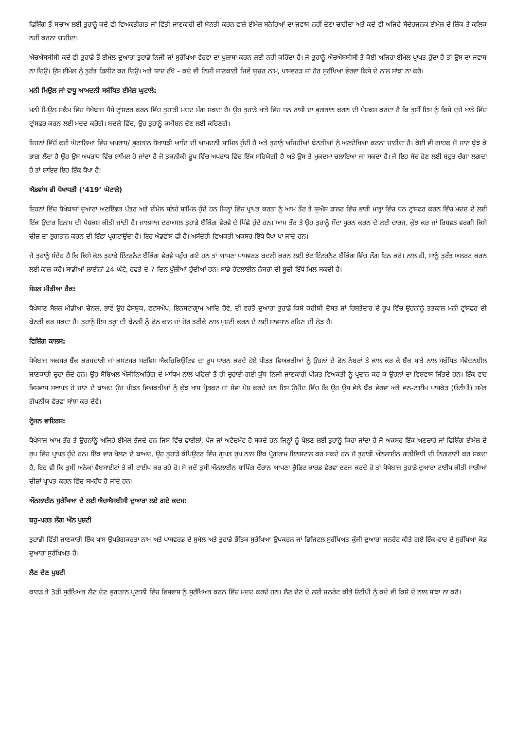ਫਿਸ਼ਿੰਗ ਤੋਂ ਬਚਾਅ ਲਈ ਤੁਹਾਨੂੰ ਕਦੇ ਵੀ ਵਿਅਕਤੀਗਤ ਜਾਂ ਵਿੱਤੀ ਜਾਣਕਾਰੀ ਦੀ ਬੇਨਤੀ ਕਰਨ ਵਾਲੇ ਈਮੇਲ ਸਨੇਹਿਆਂ ਦਾ ਜਵਾਬ ਨਹੀਂ ਦੇਣਾ ਚਾਹੀਦਾ ਅਤੇ ਕਦੇ ਵੀ ਅਜਿਹੇ ਸੰਦੇਹਜਨਕ ਈਮੇਲ ਦੇ ਲਿੰਕ ਤੇ ਕਲਿਕ ਨਹੀਂ ਕਰਨਾ ਚਾਹੀਦਾ।
ਐਚਐਸਬੀਸੀ ਕਦੇ ਵੀ ਤੁਹਾਡੇ ਤੋਂ ਈਮੇਲ ਦੁਆਰਾ ਤੁਹਾਡੇ ਨਿਜੀ ਜਾਂ ਸੁਰੱਖਿਆ ਵੇਰਵਾ ਦਾ ਖੁਲਾਸਾ ਕਰਨ ਲਈ ਨਹੀਂ ਕਹਿੰਦਾ ਹੈ। ਜੇ ਤੁਹਾਨੂੰ ਐਚਐਸਬੀਸੀ ਤੋਂ ਕੋਈ ਅਜਿਹਾ ਈਮੇਲ ਪ੍ਰਾਪਤ ਹੁੰਦਾ ਹੈ ਤਾਂ ਉਸ ਦਾ ਜਵਾਬ ਨਾ ਦਿਉ। ਉਸ ਈਮੇਲ ਨੂੰ ਤੁਰੰਤ ਡਿਲੀਟ ਕਰ ਦਿਉ। ਅਤੇ ਯਾਦ ਰੱਖੋ – ਕਦੇ ਵੀ ਨਿਜੀ ਜਾਣਕਾਰੀ ਜਿਵੇਂ ਯੂਜ਼ਰ ਨਾਮ, ਪਾਸਵਰਡ ਜਾਂ ਹੋਰ ਸੁਰੱਖਿਆ ਵੇਰਵਾ ਕਿਸੇ ਦੇ ਨਾਲ ਸਾਂਝਾ ਨਾ ਕਰੋ।
ਮਨੀ ਮਿਉਲ ਜਾਂ ਵਾਧੂ ਆਮਦਨੀ ਸਬੰਧਿਤ ਈਮੇਲ ਘੁਟਾਲੇ:
ਮਨੀ ਮਿਉਲ ਸਕੈਮ ਵਿੱਚ ਧੋਖੇਬਾਜ਼ ਪੈਸੇ ਟ੍ਰਾਂਸਫਰ ਕਰਨ ਵਿੱਚ ਤੁਹਾਡੀ ਮਦਦ ਮੰਗ ਸਕਦਾ ਹੈ। ਉਹ ਤੁਹਾਡੇ ਖਾਤੇ ਵਿੱਚ ਧਨ ਰਾਸ਼ੀ ਦਾ ਭੁਗਤਾਨ ਕਰਨ ਦੀ ਪੇਸ਼ਕਸ਼ ਕਰਦਾ ਹੈ ਕਿ ਤੁਸੀਂ ਇਸ ਨੂੰ ਕਿਸੇ ਦੂਜੇ ਖਾਤੇ ਵਿੱਚ ਟ੍ਰਾਂਸਫਰ ਕਰਨ ਲਈ ਮਦਦ ਕਰੋਗੇ। ਬਦਲੇ ਵਿੱਚ, ਉਹ ਤੁਹਾਨੂੰ ਕਮੀਸ਼ਨ ਦੇਣ ਲਈ ਕਹਿਣਗੇ।
ਇਹਨਾਂ ਵਿੱਚੋਂ ਕਈ ਘੋਟਾਲਿਆਂ ਵਿੱਚ ਅਪਰਾਧ/ ਭੁਗਤਾਨ ਧੋਖਾਧੜੀ ਆਦਿ ਦੀ ਆਮਦਨੀ ਸ਼ਾਮਿਲ ਹੁੰਦੀ ਹੈ ਅਤੇ ਤੁਹਾਨੂੰ ਅਜਿਹੀਆਂ ਬੇਨਤੀਆਂ ਨੂੰ ਅਣਦੇਖਿਆ ਕਰਨਾ ਚਾਹੀਦਾ ਹੈ। ਕੋਈ ਵੀ ਗਾਹਕ ਜੋ ਜਾਣ ਬੁੱਝ ਕੇ ਭਾਗ ਲੈਂਦਾ ਹੈ ਉਹ ਉਸ ਅਪਰਾਧ ਵਿੱਚ ਸ਼ਾਮਿਲ ਹੋ ਜਾਂਦਾ ਹੈ ਜੋ ਤਕਨੀਕੀ ਰੂਪ ਵਿੱਚ ਅਪਰਾਧ ਵਿੱਚ ਇੱਕ ਸਹਿਯੋਗੀ ਹੈ ਅਤੇ ਉਸ ਤੇ ਮੁਕਦਮਾ ਚਲਾਇਆ ਜਾ ਸਕਦਾ ਹੈ। ਜੇ ਇਹ ਸੱਚ ਹੋਣ ਲਈ ਬਹੁਤ ਚੰਗਾ ਲਗਦਾ ਹੈ ਤਾਂ ਸ਼ਾਇਦ ਇਹ ਇੱਕ ਧੋਖਾ ਹੈ!
ਐਡਵਾਂਸ ਫੀ ਧੋਖਾਧੜੀ (‘419’ ਘੋਟਾਲੇ)
ਇਹਨਾਂ ਵਿੱਚ ਧੋਖੇਬਾਜ਼ਾਂ ਦੁਆਰਾ ਅਣਇੱਛਤ ਪੱਤਰ ਅਤੇ ਈਮੇਲ ਸਨੇਹੇ ਸ਼ਾਮਿਲ ਹੁੰਦੇ ਹਨ ਜਿਨ੍ਹਾਂ ਵਿੱਚ ਪ੍ਰਾਪਤ ਕਰਤਾ ਨੂੰ ਆਮ ਤੌਰ ਤੇ ਯੂਐਸ ਡਾਲਰ ਵਿੱਚ ਭਾਰੀ ਮਾਤ੍ਰਾ ਵਿੱਚ ਧਨ ਟ੍ਰਾਂਸਫਰ ਕਰਨ ਵਿੱਚ ਮਦਦ ਦੇ ਲਈ ਇੱਕ ਉਦਾਰ ਇਨਾਮ ਦੀ ਪੇਸ਼ਕਸ਼ ਕੀਤੀ ਜਾਂਦੀ ਹੈ। ਜਾਲਸਾਜ ਦਰਅਸਲ ਤੁਹਾਡੇ ਬੈਂਕਿੰਗ ਵੇਰਵੇ ਦੇ ਪਿੱਛੇ ਹੁੰਦੇ ਹਨ। ਆਮ ਤੌਰ ਤੇ ਉਹ ਤੁਹਾਨੂੰ ਸੌਦਾ ਪੂਰਨ ਕਰਨ ਦੇ ਲਈ ਚਾਰਜ, ਕੁੱਝ ਕਰ ਜਾਂ ਰਿਸ਼ਵਤ ਵਰਗੀ ਕਿਸੇ ਚੀਜ਼ ਦਾ ਭੁਗਤਾਨ ਕਰਨ ਦੀ ਇੱਛਾ ਪ੍ਰਗਟਾਉਂਦਾ ਹੈ। ਇਹ ਐਡਵਾਂਸ ਫੀ ਹੈ। ਅਸੰਦੇਹੀ ਵਿਅਕਤੀ ਅਕਸਰ ਇੱਥੇ ਧੋਖਾ ਖਾ ਜਾਂਦੇ ਹਨ।
ਜੇ ਤੁਹਾਨੂੰ ਸੰਦੇਹ ਹੈ ਕਿ ਕਿਸੇ ਕੋਲ ਤੁਹਾਡੇ ਇੰਟਰਨੈਟ ਬੈਂਕਿੰਗ ਵੇਰਵੇ ਪਹੁੰਚ ਗਏ ਹਨ ਤਾਂ ਆਪਣਾ ਪਾਸਵਰਡ ਬਦਲੀ ਕਰਨ ਲਈ ਝੱਟ ਇੰਟਰਨੈਟ ਬੈਂਕਿੰਗ ਵਿੱਚ ਲੌਗ ਇਨ ਕਰੋ। ਨਾਲ ਹੀ, ਸਾਨੂੰ ਤੁਰੰਤ ਅਲਰਟ ਕਰਨ ਲਈ ਕਾਲ ਕਰੋ। ਸਾਡੀਆਂ ਲਾਈਨਾਂ 24 ਘੰਟੇ, ਹਫਤੇ ਦੇ 7 ਦਿਨ ਖੁੱਲੀਆਂ ਹੁੰਦੀਆਂ ਹਨ। ਸਾਡੇ ਹੌਟਲਾਈਨ ਨੰਬਰਾਂ ਦੀ ਸੂਚੀ ਇੱਥੇ ਮਿਲ ਸਕਦੀ ਹੈ।
ਸੋਸ਼ਲ ਮੀਡੀਆ ਹੈਕ:
ਧੋਖੇਬਾਣ ਸੋਸ਼ਲ ਮੀਡੀਆ ਚੈਨਲ, ਭਾਵੇਂ ਉਹ ਫੇਸਬੁਕ, ਵਟਸਐਪ, ਇਨਸਟਾਗ੍ਰਾਮ ਆਦਿ ਹੋਵੇ, ਦੀ ਵਰਤੋਂ ਦੁਆਰਾ ਤੁਹਾਡੇ ਕਿਸੇ ਕਰੀਬੀ ਦੋਸਤ ਜਾਂ ਰਿਸ਼ਤੇਦਾਰ ਦੇ ਰੂਪ ਵਿੱਚ ਉਹਨਾਂਨੂੰ ਤਤਕਾਲ ਮਨੀ ਟ੍ਰਾਂਸਫਰ ਦੀ ਬੇਨਤੀ ਕਰ ਸਕਦਾ ਹੈ। ਤੁਹਾਨੂੰ ਇਸ ਤਰ੍ਹਾਂ ਦੀ ਬੇਨਤੀ ਨੂੰ ਫੋਨ ਕਾਲ ਜਾਂ ਹੋਰ ਤਰੀਕੇ ਨਾਲ ਪੁਸ਼ਟੀ ਕਰਨ ਦੇ ਲਈ ਸਾਵਧਾਨ ਰਹਿਣ ਦੀ ਲੋੜ ਹੈ।
ਵਿਸ਼ਿੰਗ ਕਾਲਸ:
ਧੋਖੇਬਾਜ਼ ਅਕਸਰ ਬੈਂਕ ਕਰਮਚਾਰੀ ਜਾਂ ਕਸਟਮਰ ਸਰਵਿਸ ਐਕਜ਼ਿਕਿਉਟਿਵ ਦਾ ਰੂਪ ਧਾਰਨ ਕਰਦੇ ਹੋਏ ਪੀੜਤ ਵਿਅਕਤੀਆਂ ਨੂੰ ਉਹਨਾਂ ਦੇ ਫੋਨ ਨੰਬਰਾਂ ਤੇ ਕਾਲ ਕਰ ਕੇ ਬੈਂਕ ਖਾਤੇ ਨਾਲ ਸਬੰਧਿਤ ਸੰਵੇਦਨਸ਼ੀਲ ਜਾਣਕਾਰੀ ਚੁਰਾ ਲੈਂਦੇ ਹਨ। ਉਹ ਸੋਸ਼ਿਅਲ ਐਂਜੀਨਿਅਰਿੰਗ ਦੇ ਮਾਧਿਮ ਨਾਲ ਪਹਿਲਾਂ ਤੋਂ ਹੀ ਚੁਰਾਈ ਗਈ ਕੁੱਝ ਨਿਜੀ ਜਾਣਕਾਰੀ ਪੀੜਤ ਵਿਅਕਤੀ ਨੂੰ ਪ੍ਰਦਾਨ ਕਰ ਕੇ ਉਹਨਾਂ ਦਾ ਵਿਸ਼ਵਾਸ ਜਿੱਤਦੇ ਹਨ। ਇੱਕ ਵਾਰ ਵਿਸ਼ਵਾਸ ਸਥਾਪਤ ਹੋ ਜਾਣ ਦੇ ਬਾਅਦ ਉਹ ਪੀੜਤ ਵਿਅਕਤੀਆਂ ਨੂੰ ਕੁੱਝ ਖਾਸ ਪ੍ਰੋਡਕਟ ਜਾਂ ਸੇਵਾ ਪੇਸ਼ ਕਰਦੇ ਹਨ ਇਸ ਉਮੀਦ ਵਿੱਚ ਕਿ ਉਹ ਉਸ ਵੇਲੇ ਬੈਂਕ ਵੇਰਵਾ ਅਤੇ ਵਨ-ਟਾਈਮ ਪਾਸਕੋਡ (ਓਟੀਪੀ) ਸਮੇਤ ਗੋਪਨੀਯ ਵੇਰਵਾ ਸਾਂਝਾ ਕਰ ਦੇਵੇ।
ਟ੍ਰੋਜਨ ਵਾਇਰਸ:
ਧੋਖੇਬਾਜ਼ ਆਮ ਤੌਰ ਤੇ ਉਹਨਾਂਨੂੰ ਅਜਿਹੇ ਈਮੇਲ ਭੇਜਦੇ ਹਨ ਜਿਸ ਵਿੱਚ ਫਾਈਲਾਂ, ਪੇਜ ਜਾਂ ਅਟੈਚਮੇਂਟ ਹੋ ਸਕਦੇ ਹਨ ਜਿਨ੍ਹਾਂ ਨੂੰ ਖੋਲਣ ਲਈ ਤੁਹਾਨੂੰ ਕਿਹਾ ਜਾਂਦਾ ਹੈ ਜੋ ਅਕਸਰ ਇੱਕ ਅਣਚਾਹੇ ਜਾਂ ਫਿਸ਼ਿੰਗ ਈਮੇਲ ਦੇ ਰੂਪ ਵਿੱਚ ਪ੍ਰਾਪਤ ਹੁੰਦੇ ਹਨ। ਇੱਕ ਵਾਰ ਖੋਲਣ ਦੇ ਬਾਅਦ, ਉਹ ਤੁਹਾਡੇ ਕੰਪਿਉਟਰ ਵਿੱਚ ਗੁਪਤ ਰੂਪ ਨਾਲ ਇੱਕ ਪ੍ਰੋਗਰਾਮ ਇਨਸਟਾਲ ਕਰ ਸਕਦੇ ਹਨ ਜੋ ਤੁਹਾਡੀ ਔਨਲਾਈਨ ਗਤੀਵਿਧੀ ਦੀ ਨਿਗਰਾਣੀ ਕਰ ਸਕਦਾ ਹੈ, ਇਹ ਵੀ ਕਿ ਤੁਸੀਂ ਅਨੇਕਾਂ ਵੈਬਸਾਈਟਾਂ ਤੇ ਕੀ ਟਾਈਪ ਕਰ ਰਹੇ ਹੋ। ਸੋ ਜਦੋਂ ਤੁਸੀਂ ਔਨਲਾਈਨ ਸ਼ਾਪਿੰਗ ਦੌਰਾਨ ਆਪਣਾ ਕ੍ਰੈਡਿਟ ਕਾਰਡ ਵੇਰਵਾ ਦਰਜ ਕਰਦੇ ਹੋ ਤਾਂ ਧੋਖੇਬਾਜ਼ ਤੁਹਾਡੇ ਦੁਆਰਾ ਟਾਈਪ ਕੀਤੀ ਸਾਰੀਆਂ ਚੀਜ਼ਾਂ ਪ੍ਰਾਪਤ ਕਰਨ ਵਿੱਚ ਸਮਰੱਥ ਹੋ ਜਾਂਦੇ ਹਨ।
ਔਨਲਾਈਨ ਸੁਰੱਖਿਆ ਦੇ ਲਈ ਐਚਐਸਬੀਸੀ ਦੁਆਰਾ ਲਏ ਗਏ ਕਦਮ:
ਬਹੁ-ਪਰਤ ਲੌਗ ਔਨ ਪੁਸ਼ਟੀ
ਤੁਹਾਡੀ ਵਿੱਤੀ ਜਾਣਕਾਰੀ ਇੱਕ ਖਾਸ ਉਪਭੋਗਕਰਤਾ ਨਾਮ ਅਤੇ ਪਾਸਵਰਡ ਦੇ ਸੁਮੇਲ ਅਤੇ ਤੁਹਾਡੇ ਭੌਤਿਕ ਸੁਰੱਖਿਆ ਉਪਕਰਨ ਜਾਂ ਡਿਜਿਟਲ ਸੁਰੱਖਿਅਤ ਕੁੰਜੀ ਦੁਆਰਾ ਜਨਰੇਟ ਕੀਤੇ ਗਏ ਇੱਕ-ਵਾਰ ਦੇ ਸੁਰੱਖਿਆ ਕੋਡ ਦੁਆਰਾ ਸੁਰੱਖਿਅਤ ਹੈ।
ਲੈਣ ਦੇਣ ਪੁਸ਼ਟੀ
ਕਾਰਡ ਤੇ 3ਡੀ ਸੁਰੱਖਿਅਤ ਲੈਣ ਦੇਣ ਭੁਗਤਾਨ ਪ੍ਰਣਾਲੀ ਵਿੱਚ ਵਿਸ਼ਵਾਸ ਨੂੰ ਸੁਰੱਖਿਅਤ ਕਰਨ ਵਿੱਚ ਮਦਦ ਕਰਦੇ ਹਨ। ਲੈਣ ਦੇਣ ਦੇ ਲਈ ਜਨਰੇਟ ਕੀਤੇ ਓਟੀਪੀ ਨੂੰ ਕਦੇ ਵੀ ਕਿਸੇ ਦੇ ਨਾਲ ਸਾਂਝਾ ਨਾ ਕਰੋ।